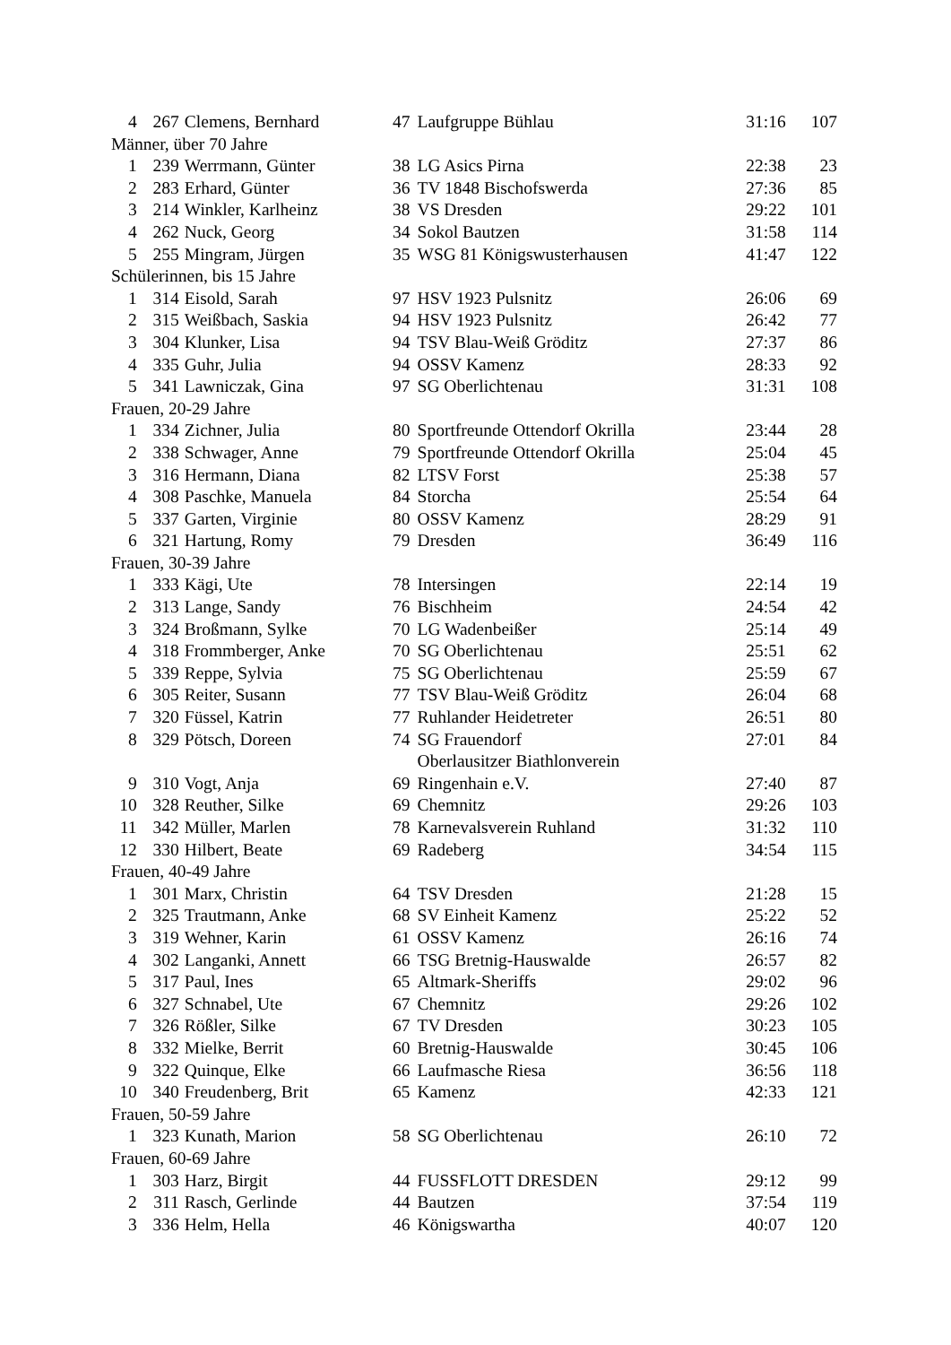| 4 | 267 | Clemens, Bernhard | 47 | Laufgruppe Bühlau | 31:16 | 107 |
| Männer, über 70 Jahre | | | | | | |
| 1 | 239 | Werrmann, Günter | 38 | LG Asics Pirna | 22:38 | 23 |
| 2 | 283 | Erhard, Günter | 36 | TV 1848 Bischofswerda | 27:36 | 85 |
| 3 | 214 | Winkler, Karlheinz | 38 | VS Dresden | 29:22 | 101 |
| 4 | 262 | Nuck, Georg | 34 | Sokol Bautzen | 31:58 | 114 |
| 5 | 255 | Mingram, Jürgen | 35 | WSG 81 Königswusterhausen | 41:47 | 122 |
| Schülerinnen, bis 15 Jahre | | | | | | |
| 1 | 314 | Eisold, Sarah | 97 | HSV 1923 Pulsnitz | 26:06 | 69 |
| 2 | 315 | Weißbach, Saskia | 94 | HSV 1923 Pulsnitz | 26:42 | 77 |
| 3 | 304 | Klunker, Lisa | 94 | TSV Blau-Weiß Gröditz | 27:37 | 86 |
| 4 | 335 | Guhr, Julia | 94 | OSSV Kamenz | 28:33 | 92 |
| 5 | 341 | Lawniczak, Gina | 97 | SG Oberlichtenau | 31:31 | 108 |
| Frauen, 20-29 Jahre | | | | | | |
| 1 | 334 | Zichner, Julia | 80 | Sportfreunde Ottendorf Okrilla | 23:44 | 28 |
| 2 | 338 | Schwager, Anne | 79 | Sportfreunde Ottendorf Okrilla | 25:04 | 45 |
| 3 | 316 | Hermann, Diana | 82 | LTSV Forst | 25:38 | 57 |
| 4 | 308 | Paschke, Manuela | 84 | Storcha | 25:54 | 64 |
| 5 | 337 | Garten, Virginie | 80 | OSSV Kamenz | 28:29 | 91 |
| 6 | 321 | Hartung, Romy | 79 | Dresden | 36:49 | 116 |
| Frauen, 30-39 Jahre | | | | | | |
| 1 | 333 | Kägi, Ute | 78 | Intersingen | 22:14 | 19 |
| 2 | 313 | Lange, Sandy | 76 | Bischheim | 24:54 | 42 |
| 3 | 324 | Broßmann, Sylke | 70 | LG Wadenbeißer | 25:14 | 49 |
| 4 | 318 | Frommberger, Anke | 70 | SG Oberlichtenau | 25:51 | 62 |
| 5 | 339 | Reppe, Sylvia | 75 | SG Oberlichtenau | 25:59 | 67 |
| 6 | 305 | Reiter, Susann | 77 | TSV Blau-Weiß Gröditz | 26:04 | 68 |
| 7 | 320 | Füssel, Katrin | 77 | Ruhlander Heidetreter | 26:51 | 80 |
| 8 | 329 | Pötsch, Doreen | 74 | SG Frauendorf | 27:01 | 84 |
| | | | | Oberlausitzer Biathlonverein | | |
| 9 | 310 | Vogt, Anja | 69 | Ringenhain e.V. | 27:40 | 87 |
| 10 | 328 | Reuther, Silke | 69 | Chemnitz | 29:26 | 103 |
| 11 | 342 | Müller, Marlen | 78 | Karnevalsverein Ruhland | 31:32 | 110 |
| 12 | 330 | Hilbert, Beate | 69 | Radeberg | 34:54 | 115 |
| Frauen, 40-49 Jahre | | | | | | |
| 1 | 301 | Marx, Christin | 64 | TSV Dresden | 21:28 | 15 |
| 2 | 325 | Trautmann, Anke | 68 | SV Einheit Kamenz | 25:22 | 52 |
| 3 | 319 | Wehner, Karin | 61 | OSSV Kamenz | 26:16 | 74 |
| 4 | 302 | Langanki, Annett | 66 | TSG Bretnig-Hauswalde | 26:57 | 82 |
| 5 | 317 | Paul, Ines | 65 | Altmark-Sheriffs | 29:02 | 96 |
| 6 | 327 | Schnabel, Ute | 67 | Chemnitz | 29:26 | 102 |
| 7 | 326 | Rößler, Silke | 67 | TV Dresden | 30:23 | 105 |
| 8 | 332 | Mielke, Berrit | 60 | Bretnig-Hauswalde | 30:45 | 106 |
| 9 | 322 | Quinque, Elke | 66 | Laufmasche Riesa | 36:56 | 118 |
| 10 | 340 | Freudenberg, Brit | 65 | Kamenz | 42:33 | 121 |
| Frauen, 50-59 Jahre | | | | | | |
| 1 | 323 | Kunath, Marion | 58 | SG Oberlichtenau | 26:10 | 72 |
| Frauen, 60-69 Jahre | | | | | | |
| 1 | 303 | Harz, Birgit | 44 | FUSSFLOTT DRESDEN | 29:12 | 99 |
| 2 | 311 | Rasch, Gerlinde | 44 | Bautzen | 37:54 | 119 |
| 3 | 336 | Helm, Hella | 46 | Königswartha | 40:07 | 120 |